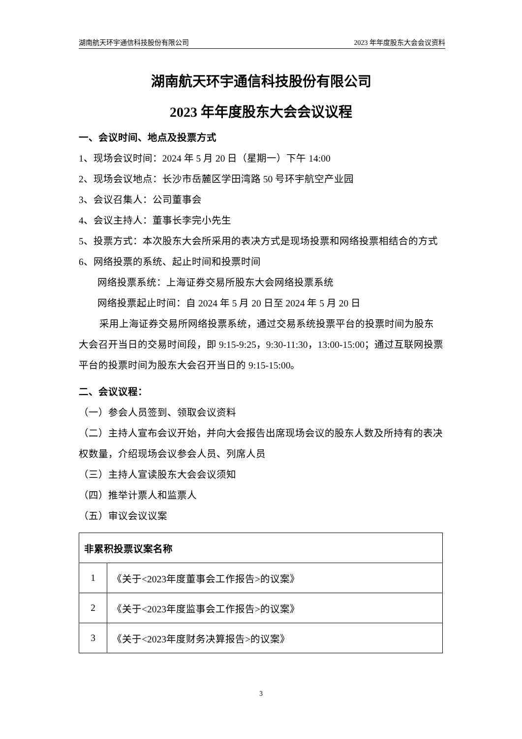湖南航天环宇通信科技股份有限公司 2023 年年度股东大会会议资料
湖南航天环宇通信科技股份有限公司
2023 年年度股东大会会议议程
一、会议时间、地点及投票方式
1、现场会议时间：2024 年 5 月 20 日（星期一）下午 14:00
2、现场会议地点：长沙市岳麓区学田湾路 50 号环宇航空产业园
3、会议召集人：公司董事会
4、会议主持人：董事长李完小先生
5、投票方式：本次股东大会所采用的表决方式是现场投票和网络投票相结合的方式
6、网络投票的系统、起止时间和投票时间
网络投票系统：上海证券交易所股东大会网络投票系统
网络投票起止时间：自 2024 年 5 月 20 日至 2024 年 5 月 20 日
采用上海证券交易所网络投票系统，通过交易系统投票平台的投票时间为股东大会召开当日的交易时间段，即 9:15-9:25，9:30-11:30，13:00-15:00；通过互联网投票平台的投票时间为股东大会召开当日的 9:15-15:00。
二、会议议程：
（一）参会人员签到、领取会议资料
（二）主持人宣布会议开始，并向大会报告出席现场会议的股东人数及所持有的表决权数量，介绍现场会议参会人员、列席人员
（三）主持人宣读股东大会会议须知
（四）推举计票人和监票人
（五）审议会议议案
| 非累积投票议案名称 | |
| --- | --- |
| 1 | 《关于<2023年度董事会工作报告>的议案》 |
| 2 | 《关于<2023年度监事会工作报告>的议案》 |
| 3 | 《关于<2023年度财务决算报告>的议案》 |
3